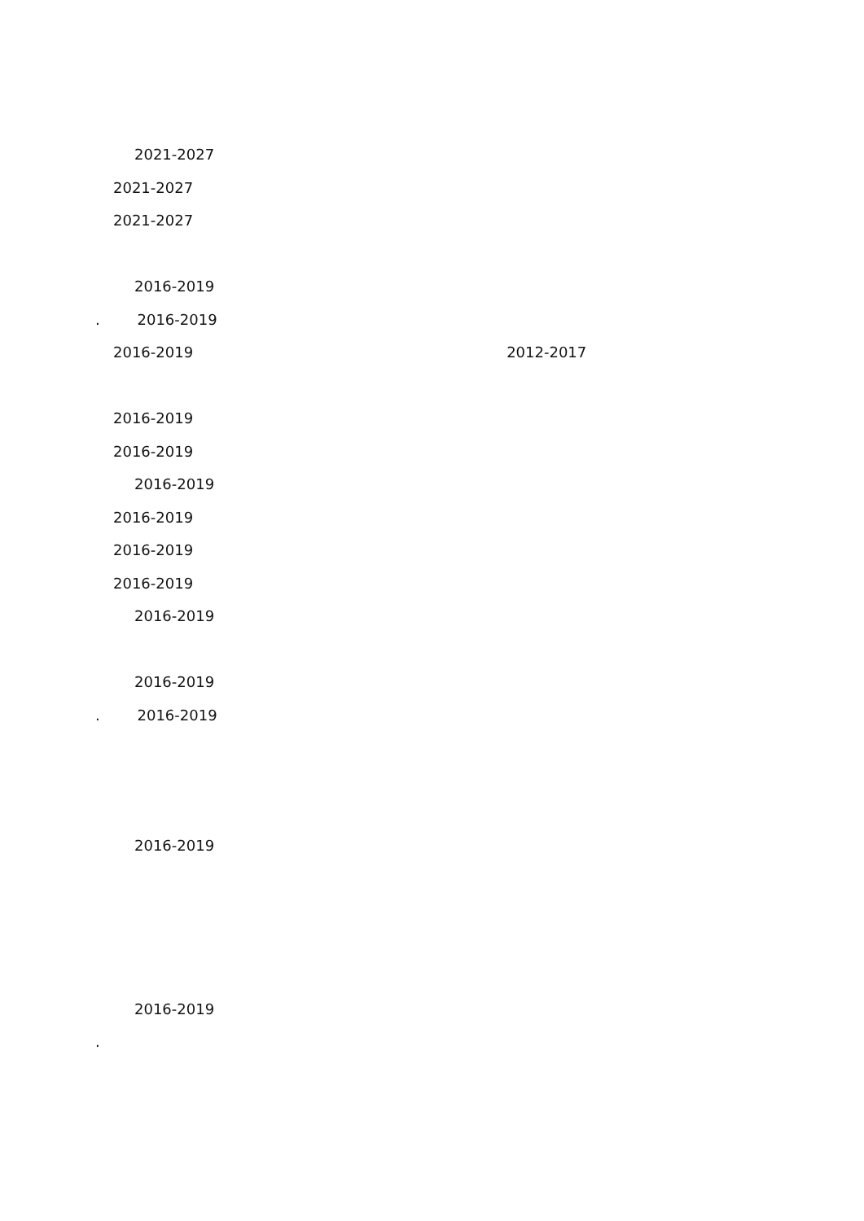2021-2027
2021-2027
2021-2027
2016-2019
. 2016-2019
2016-2019 2012-2017
2016-2019
2016-2019
2016-2019
2016-2019
2016-2019
2016-2019
2016-2019
2016-2019
. 2016-2019
2016-2019
2016-2019
.